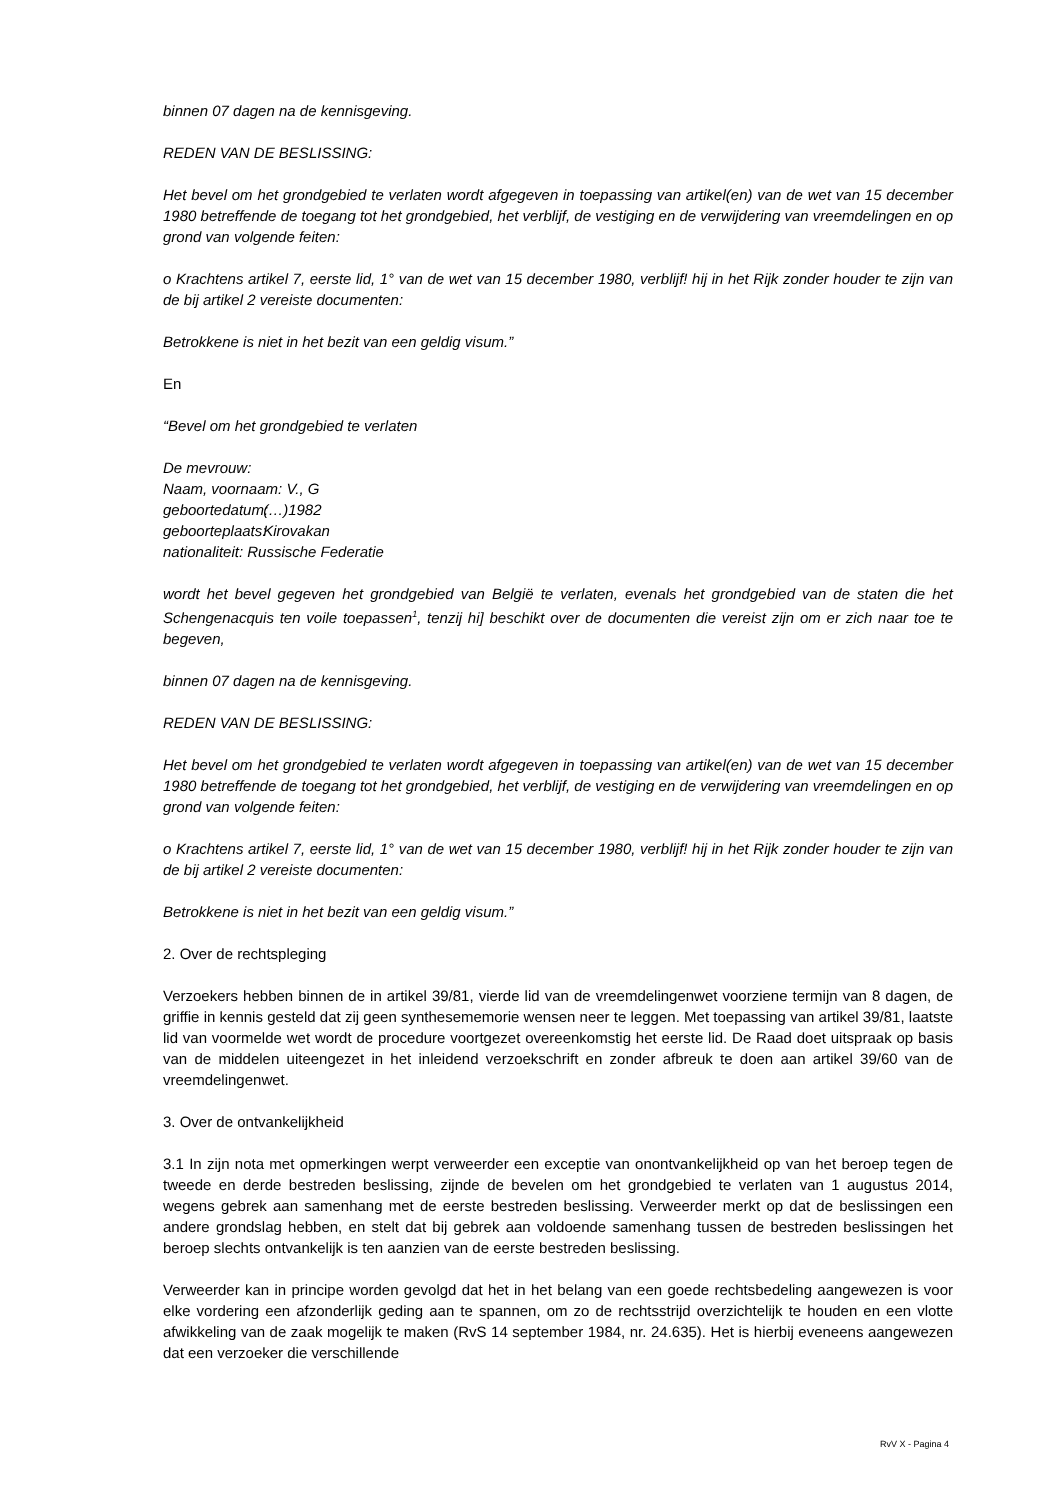binnen 07 dagen na de kennisgeving.
REDEN VAN DE BESLISSING:
Het bevel om het grondgebied te verlaten wordt afgegeven in toepassing van artikel(en) van de wet van 15 december 1980 betreffende de toegang tot het grondgebied, het verblijf, de vestiging en de verwijdering van vreemdelingen en op grond van volgende feiten:
o Krachtens artikel 7, eerste lid, 1° van de wet van 15 december 1980, verblijf! hij in het Rijk zonder houder te zijn van de bij artikel 2 vereiste documenten:
Betrokkene is niet in het bezit van een geldig visum.”
En
“Bevel om het grondgebied te verlaten
De mevrouw:
Naam, voornaam: V., G
geboortedatum: (…)1982
geboorteplaats: Kirovakan
nationaliteit: Russische Federatie
wordt het bevel gegeven het grondgebied van België te verlaten, evenals het grondgebied van de staten die het Schengenacquis ten voile toepassen<sup>1</sup>, tenzij hi] beschikt over de documenten die vereist zijn om er zich naar toe te begeven,
binnen 07 dagen na de kennisgeving.
REDEN VAN DE BESLISSING:
Het bevel om het grondgebied te verlaten wordt afgegeven in toepassing van artikel(en) van de wet van 15 december 1980 betreffende de toegang tot het grondgebied, het verblijf, de vestiging en de verwijdering van vreemdelingen en op grond van volgende feiten:
o Krachtens artikel 7, eerste lid, 1° van de wet van 15 december 1980, verblijf! hij in het Rijk zonder houder te zijn van de bij artikel 2 vereiste documenten:
Betrokkene is niet in het bezit van een geldig visum.”
2. Over de rechtspleging
Verzoekers hebben binnen de in artikel 39/81, vierde lid van de vreemdelingenwet voorziene termijn van 8 dagen, de griffie in kennis gesteld dat zij geen synthesememorie wensen neer te leggen. Met toepassing van artikel 39/81, laatste lid van voormelde wet wordt de procedure voortgezet overeenkomstig het eerste lid. De Raad doet uitspraak op basis van de middelen uiteengezet in het inleidend verzoekschrift en zonder afbreuk te doen aan artikel 39/60 van de vreemdelingenwet.
3. Over de ontvankelijkheid
3.1 In zijn nota met opmerkingen werpt verweerder een exceptie van onontvankelijkheid op van het beroep tegen de tweede en derde bestreden beslissing, zijnde de bevelen om het grondgebied te verlaten van 1 augustus 2014, wegens gebrek aan samenhang met de eerste bestreden beslissing. Verweerder merkt op dat de beslissingen een andere grondslag hebben, en stelt dat bij gebrek aan voldoende samenhang tussen de bestreden beslissingen het beroep slechts ontvankelijk is ten aanzien van de eerste bestreden beslissing.
Verweerder kan in principe worden gevolgd dat het in het belang van een goede rechtsbedeling aangewezen is voor elke vordering een afzonderlijk geding aan te spannen, om zo de rechtsstrijd overzichtelijk te houden en een vlotte afwikkeling van de zaak mogelijk te maken (RvS 14 september 1984, nr. 24.635). Het is hierbij eveneens aangewezen dat een verzoeker die verschillende
RvV X - Pagina 4